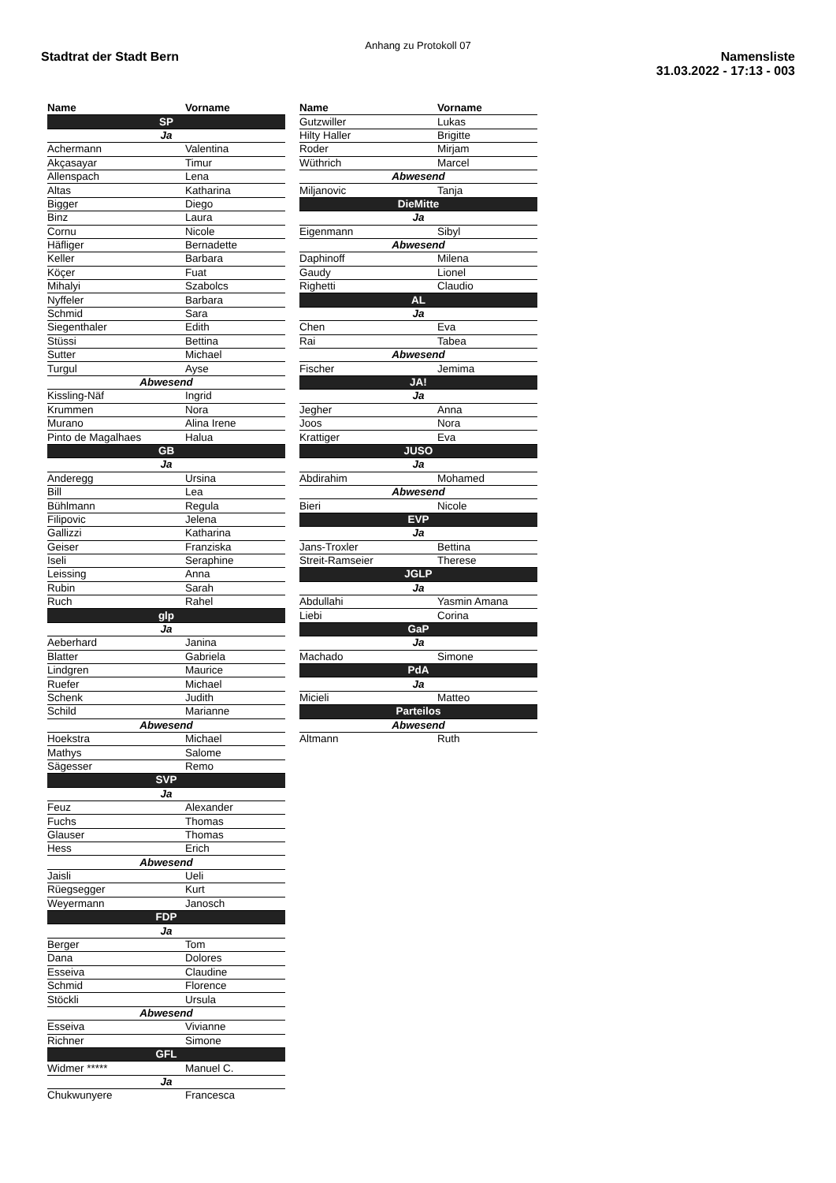Anhang zu Protokoll 07
Stadtrat der Stadt Bern Namensliste
31.03.2022 - 17:13 - 003
| Name | Vorname |
| --- | --- |
| SP | |
| Ja | |
| Achermann | Valentina |
| Akçasayar | Timur |
| Allenspach | Lena |
| Altas | Katharina |
| Bigger | Diego |
| Binz | Laura |
| Cornu | Nicole |
| Häfliger | Bernadette |
| Keller | Barbara |
| Köçer | Fuat |
| Mihalyi | Szabolcs |
| Nyffeler | Barbara |
| Schmid | Sara |
| Siegenthaler | Edith |
| Stüssi | Bettina |
| Sutter | Michael |
| Turgul | Ayse |
| Abwesend | |
| Kissling-Näf | Ingrid |
| Krummen | Nora |
| Murano | Alina Irene |
| Pinto de Magalhaes | Halua |
| GB | |
| Ja | |
| Anderegg | Ursina |
| Bill | Lea |
| Bühlmann | Regula |
| Filipovic | Jelena |
| Gallizzi | Katharina |
| Geiser | Franziska |
| Iseli | Seraphine |
| Leissing | Anna |
| Rubin | Sarah |
| Ruch | Rahel |
| glp | |
| Ja | |
| Aeberhard | Janina |
| Blatter | Gabriela |
| Lindgren | Maurice |
| Ruefer | Michael |
| Schenk | Judith |
| Schild | Marianne |
| Abwesend | |
| Hoekstra | Michael |
| Mathys | Salome |
| Sägesser | Remo |
| SVP | |
| Ja | |
| Feuz | Alexander |
| Fuchs | Thomas |
| Glauser | Thomas |
| Hess | Erich |
| Abwesend | |
| Jaisli | Ueli |
| Rüegsegger | Kurt |
| Weyermann | Janosch |
| FDP | |
| Ja | |
| Berger | Tom |
| Dana | Dolores |
| Esseiva | Claudine |
| Schmid | Florence |
| Stöckli | Ursula |
| Abwesend | |
| Esseiva | Vivianne |
| Richner | Simone |
| GFL | |
| Widmer ***** | Manuel C. |
| Ja | |
| Chukwunyere | Francesca |
| Name | Vorname |
| --- | --- |
| Gutzwiller | Lukas |
| Hilty Haller | Brigitte |
| Roder | Mirjam |
| Wüthrich | Marcel |
| Abwesend | |
| Miljanovic | Tanja |
| DieMitte | |
| Ja | |
| Eigenmann | Sibyl |
| Abwesend | |
| Daphinoff | Milena |
| Gaudy | Lionel |
| Righetti | Claudio |
| AL | |
| Ja | |
| Chen | Eva |
| Rai | Tabea |
| Abwesend | |
| Fischer | Jemima |
| JA! | |
| Ja | |
| Jegher | Anna |
| Joos | Nora |
| Krattiger | Eva |
| JUSO | |
| Ja | |
| Abdirahim | Mohamed |
| Abwesend | |
| Bieri | Nicole |
| EVP | |
| Ja | |
| Jans-Troxler | Bettina |
| Streit-Ramseier | Therese |
| JGLP | |
| Ja | |
| Abdullahi | Yasmin Amana |
| Liebi | Corina |
| GaP | |
| Ja | |
| Machado | Simone |
| PdA | |
| Ja | |
| Micieli | Matteo |
| Parteilos | |
| Abwesend | |
| Altmann | Ruth |